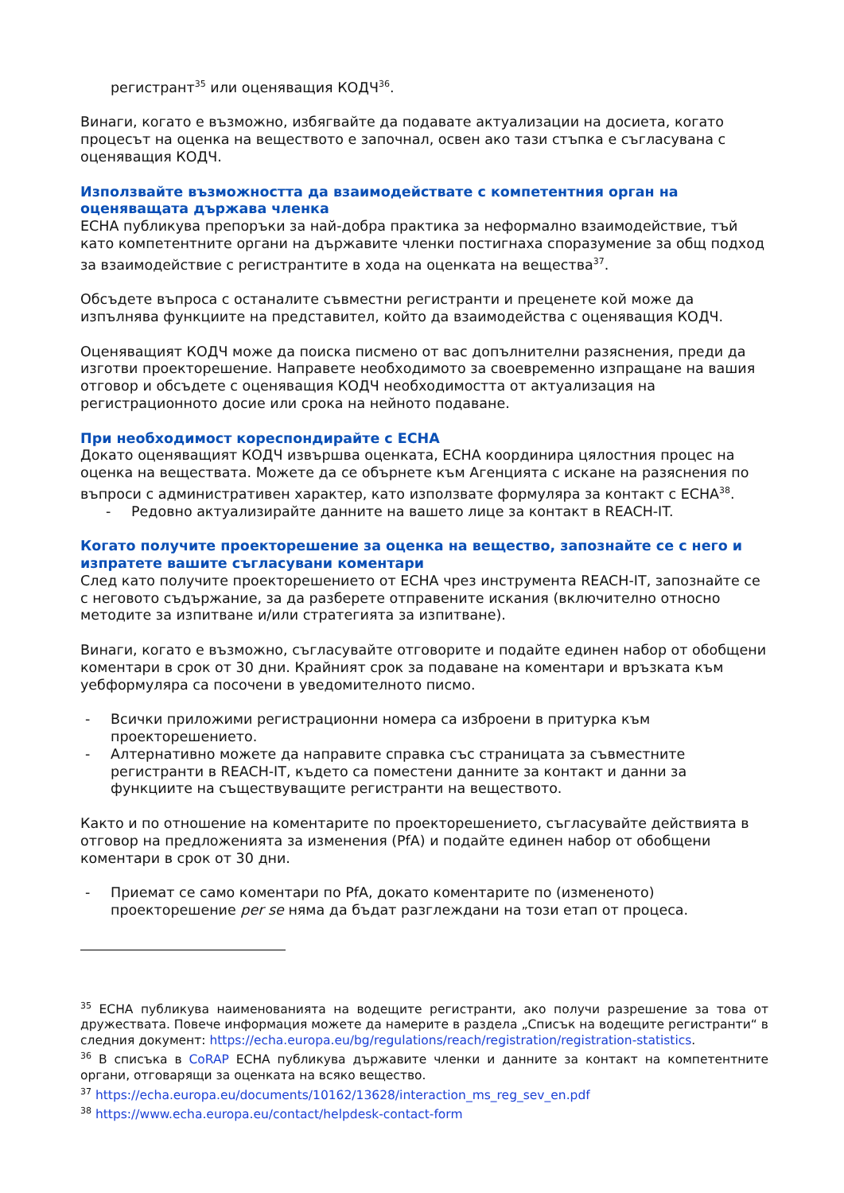регистрант<sup>35</sup> или оценяващия КОДЧ<sup>36</sup>.
Винаги, когато е възможно, избягвайте да подавате актуализации на досиета, когато процесът на оценка на веществото е започнал, освен ако тази стъпка е съгласувана с оценяващия КОДЧ.
Използвайте възможността да взаимодействате с компетентния орган на оценяващата държава членка
ECHA публикува препоръки за най-добра практика за неформално взаимодействие, тъй като компетентните органи на държавите членки постигнаха споразумение за общ подход за взаимодействие с регистрантите в хода на оценката на вещества<sup>37</sup>.
Обсъдете въпроса с останалите съвместни регистранти и преценете кой може да изпълнява функциите на представител, който да взаимодейства с оценяващия КОДЧ.
Оценяващият КОДЧ може да поиска писмено от вас допълнителни разяснения, преди да изготви проекторешение. Направете необходимото за своевременно изпращане на вашия отговор и обсъдете с оценяващия КОДЧ необходимостта от актуализация на регистрационното досие или срока на нейното подаване.
При необходимост кореспондирайте с ECHA
Докато оценяващият КОДЧ извършва оценката, ECHA координира цялостния процес на оценка на веществата. Можете да се обърнете към Агенцията с искане на разяснения по въпроси с административен характер, като използвате формуляра за контакт с ECHA<sup>38</sup>.
- Редовно актуализирайте данните на вашето лице за контакт в REACH-IT.
Когато получите проекторешение за оценка на вещество, запознайте се с него и изпратете вашите съгласувани коментари
След като получите проекторешението от ECHA чрез инструмента REACH-IT, запознайте се с неговото съдържание, за да разберете отправените искания (включително относно методите за изпитване и/или стратегията за изпитване).
Винаги, когато е възможно, съгласувайте отговорите и подайте единен набор от обобщени коментари в срок от 30 дни. Крайният срок за подаване на коментари и връзката към уебформуляра са посочени в уведомителното писмо.
- Всички приложими регистрационни номера са изброени в притурка към проекторешението.
- Алтернативно можете да направите справка със страницата за съвместните регистранти в REACH-IT, където са поместени данните за контакт и данни за функциите на съществуващите регистранти на веществото.
Както и по отношение на коментарите по проекторешението, съгласувайте действията в отговор на предложенията за изменения (PfA) и подайте единен набор от обобщени коментари в срок от 30 дни.
- Приемат се само коментари по PfA, докато коментарите по (измененото) проекторешение per se няма да бъдат разглеждани на този етап от процеса.
<sup>35</sup> ECHA публикува наименованията на водещите регистранти, ако получи разрешение за това от дружествата. Повече информация можете да намерите в раздела „Списък на водещите регистранти“ в следния документ: https://echa.europa.eu/bg/regulations/reach/registration/registration-statistics.
<sup>36</sup> В списъка в CoRAP ECHA публикува държавите членки и данните за контакт на компетентните органи, отговарящи за оценката на всяко вещество.
<sup>37</sup> https://echa.europa.eu/documents/10162/13628/interaction_ms_reg_sev_en.pdf
<sup>38</sup> https://www.echa.europa.eu/contact/helpdesk-contact-form